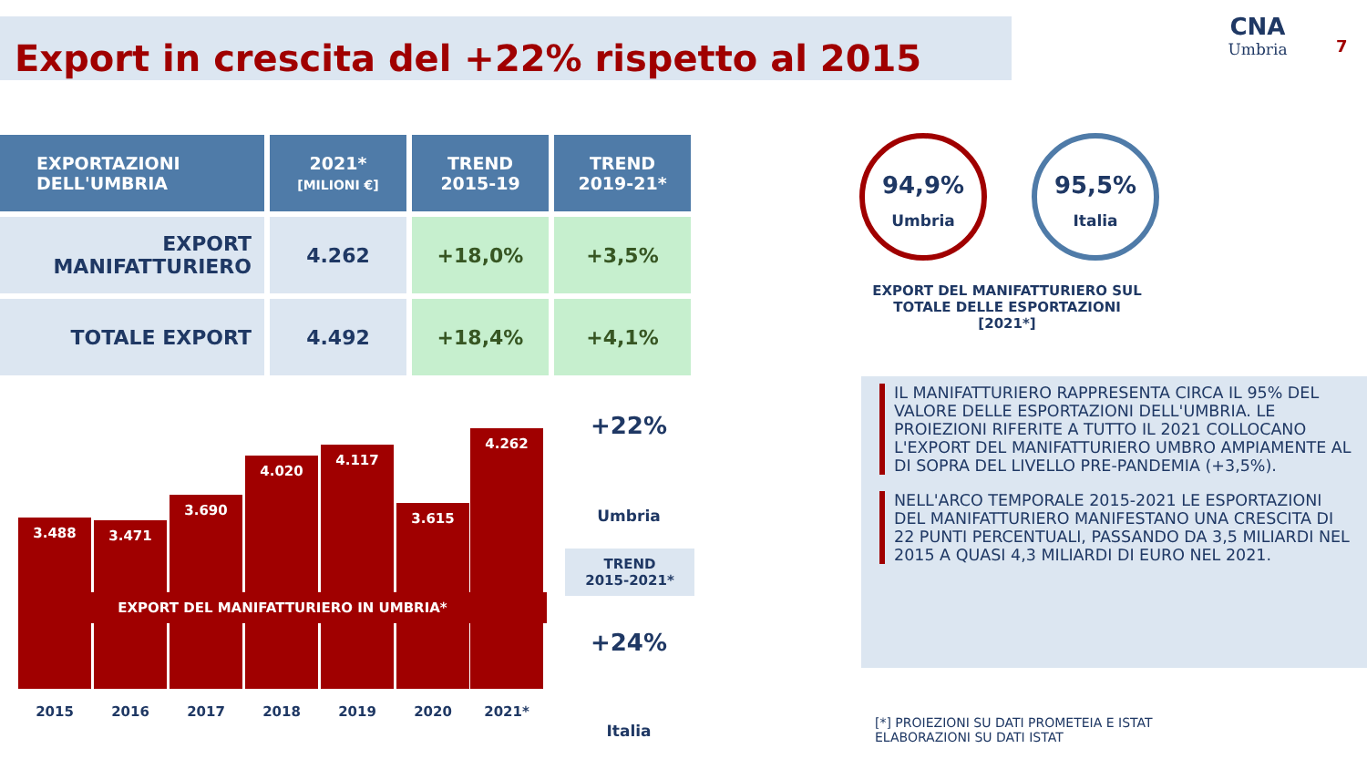Export in crescita del +22% rispetto al 2015
CNA
Umbria
7
| EXPORTAZIONI DELL'UMBRIA | 2021* [MILIONI €] | TREND 2015-19 | TREND 2019-21* |
| --- | --- | --- | --- |
| EXPORT MANIFATTURIERO | 4.262 | +18,0% | +3,5% |
| TOTALE EXPORT | 4.492 | +18,4% | +4,1% |
3.488 3.471 3.690 4.020 4.117 3.615 4.262
EXPORT DEL MANIFATTURIERO IN UMBRIA*
2015 2016 2017 2018 2019 2020 2021*
+22%
Umbria
TREND
2015-2021*
+24%
Italia
94,9%
Umbria
95,5%
Italia
EXPORT DEL MANIFATTURIERO SUL TOTALE DELLE ESPORTAZIONI
[2021*]
IL MANIFATTURIERO RAPPRESENTA CIRCA IL 95% DEL VALORE DELLE ESPORTAZIONI DELL'UMBRIA. LE PROIEZIONI RIFERITE A TUTTO IL 2021 COLLOCANO L'EXPORT DEL MANIFATTURIERO UMBRO AMPIAMENTE AL DI SOPRA DEL LIVELLO PRE-PANDEMIA (+3,5%).
NELL'ARCO TEMPORALE 2015-2021 LE ESPORTAZIONI DEL MANIFATTURIERO MANIFESTANO UNA CRESCITA DI 22 PUNTI PERCENTUALI, PASSANDO DA 3,5 MILIARDI NEL 2015 A QUASI 4,3 MILIARDI DI EURO NEL 2021.
[*] PROIEZIONI SU DATI PROMETEIA E ISTAT
ELABORAZIONI SU DATI ISTAT